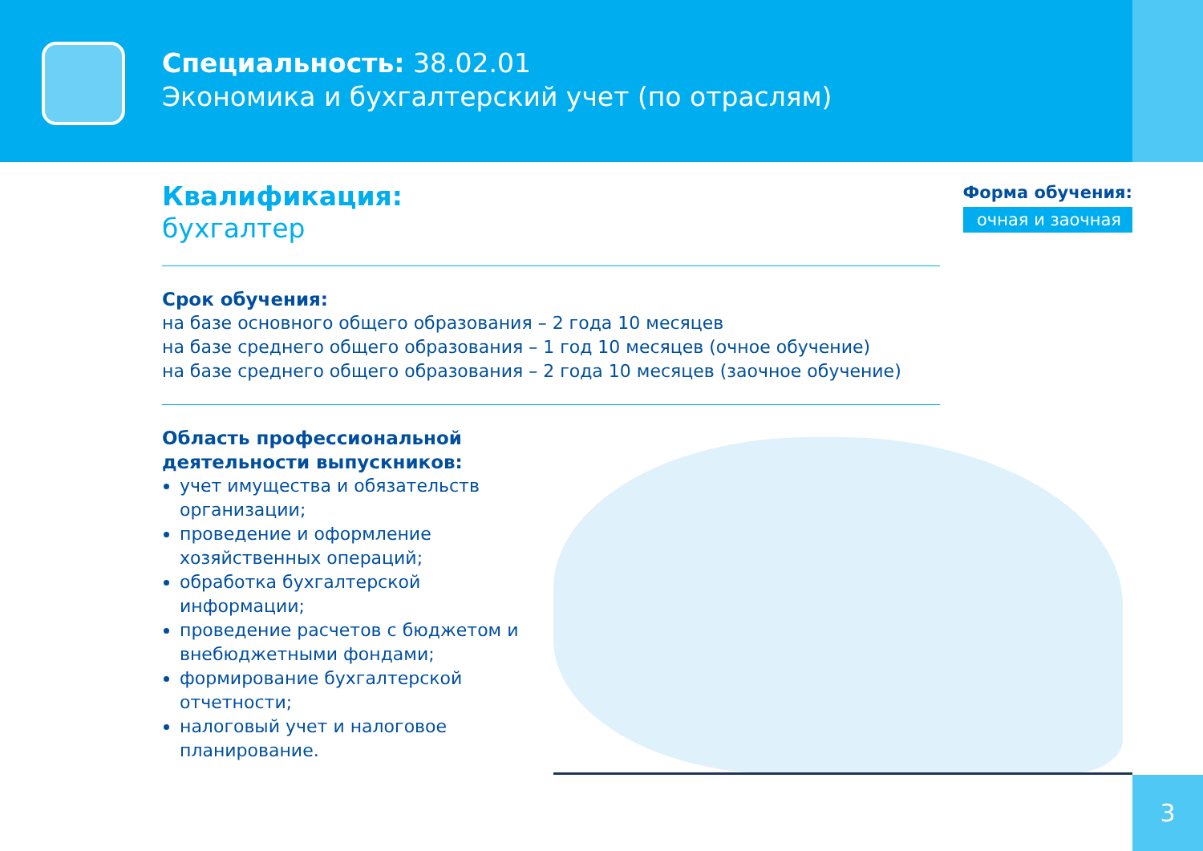Специальность: 38.02.01
Экономика и бухгалтерский учет (по отраслям)
Форма обучения:
очная и заочная
Квалификация:
бухгалтер
Срок обучения:
на базе основного общего образования – 2 года 10 месяцев
на базе среднего общего образования – 1 год 10 месяцев (очное обучение)
на базе среднего общего образования – 2 года 10 месяцев (заочное обучение)
Область профессиональной
деятельности выпускников:
учет имущества и обязательств организации;
проведение и оформление хозяйственных операций;
обработка бухгалтерской информации;
проведение расчетов с бюджетом и внебюджетными фондами;
формирование бухгалтерской отчетности;
налоговый учет и налоговое планирование.
3